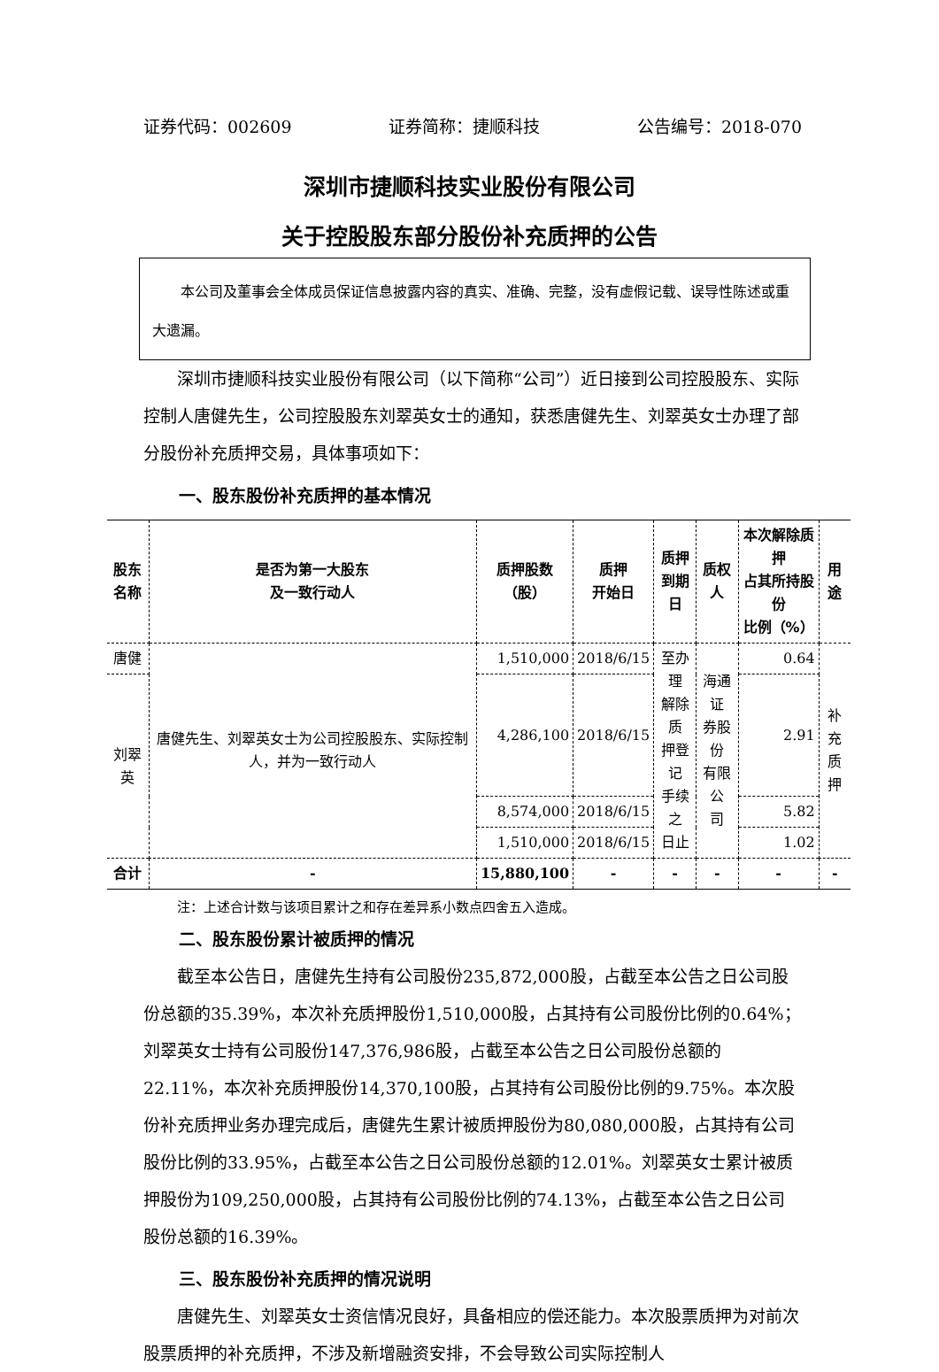证券代码：002609 证券简称：捷顺科技 公告编号：2018-070
深圳市捷顺科技实业股份有限公司
关于控股股东部分股份补充质押的公告
本公司及董事会全体成员保证信息披露内容的真实、准确、完整，没有虚假记载、误导性陈述或重大遗漏。
深圳市捷顺科技实业股份有限公司（以下简称“公司”）近日接到公司控股股东、实际控制人唐健先生，公司控股股东刘翠英女士的通知，获悉唐健先生、刘翠英女士办理了部分股份补充质押交易，具体事项如下：
一、股东股份补充质押的基本情况
| 股东 名称 | 是否为第一大股东 及一致行动人 | 质押股数 （股） | 质押 开始日 | 质押 到期日 | 质权人 | 本次解除质押 占其所持股份 比例（%） | 用途 |
| --- | --- | --- | --- | --- | --- | --- | --- |
| 唐健 | 唐健先生、刘翠英女士为公司控股股东、实际控制人，并为一致行动人 | 1,510,000 | 2018/6/15 | 至办理 解除质 押登记 手续之 日止 | 海通证 券股份 有限公 司 | 0.64 | 补充 质押 |
| 刘翠英 | | 4,286,100 | 2018/6/15 | | | 2.91 | |
| | | 8,574,000 | 2018/6/15 | | | 5.82 | |
| | | 1,510,000 | 2018/6/15 | | | 1.02 | |
| 合计 | - | 15,880,100 | - | - | - | - | - |
注：上述合计数与该项目累计之和存在差异系小数点四舍五入造成。
二、股东股份累计被质押的情况
截至本公告日，唐健先生持有公司股份235,872,000股，占截至本公告之日公司股份总额的35.39%，本次补充质押股份1,510,000股，占其持有公司股份比例的0.64%；刘翠英女士持有公司股份147,376,986股，占截至本公告之日公司股份总额的22.11%，本次补充质押股份14,370,100股，占其持有公司股份比例的9.75%。本次股份补充质押业务办理完成后，唐健先生累计被质押股份为80,080,000股，占其持有公司股份比例的33.95%，占截至本公告之日公司股份总额的12.01%。刘翠英女士累计被质押股份为109,250,000股，占其持有公司股份比例的74.13%，占截至本公告之日公司股份总额的16.39%。
三、股东股份补充质押的情况说明
唐健先生、刘翠英女士资信情况良好，具备相应的偿还能力。本次股票质押为对前次股票质押的补充质押，不涉及新增融资安排，不会导致公司实际控制人